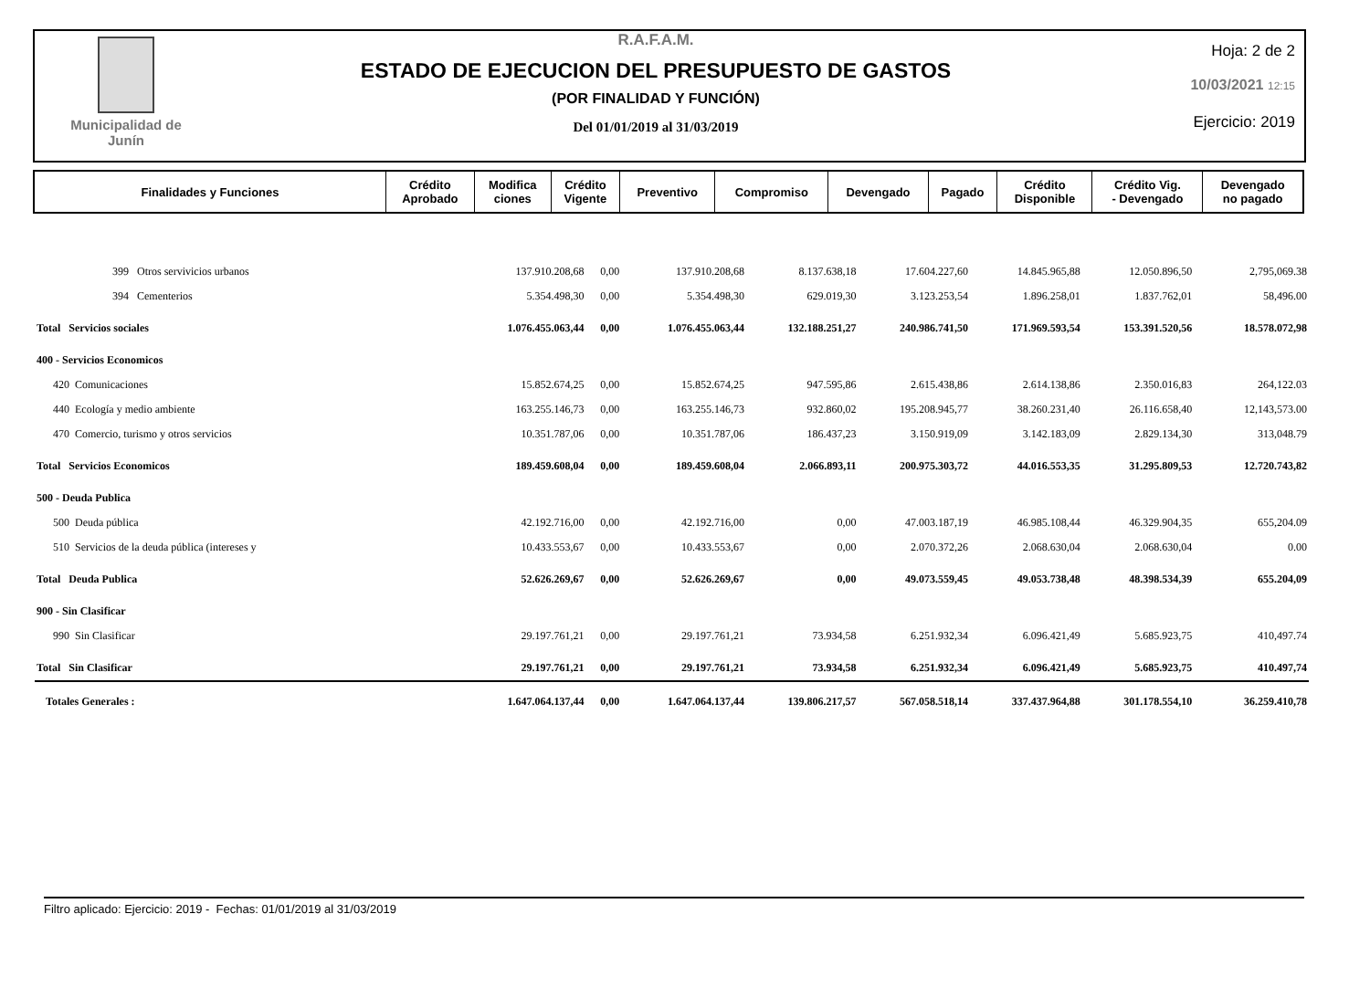Municipalidad de
Junín
R.A.F.A.M.
ESTADO DE EJECUCION DEL PRESUPUESTO DE GASTOS
(POR FINALIDAD Y FUNCIÓN)
Del 01/01/2019 al 31/03/2019
Hoja: 2 de 2
10/03/2021 12:15
Ejercicio: 2019
| Finalidades y Funciones | Crédito Aprobado | Modifica ciones | Crédito Vigente | Preventivo | Compromiso | Devengado | Pagado | Crédito Disponible | Crédito Vig. - Devengado | Devengado no pagado |
| --- | --- | --- | --- | --- | --- | --- | --- | --- | --- | --- |
| 399 Otros servivicios urbanos | 137.910.208,68 | 0,00 | 137.910.208,68 | 8.137.638,18 | 17.604.227,60 | 14.845.965,88 | 12.050.896,50 | | | 2,795,069.38 |
| 394 Cementerios | 5.354.498,30 | 0,00 | 5.354.498,30 | 629.019,30 | 3.123.253,54 | 1.896.258,01 | 1.837.762,01 | | | 58,496.00 |
| Total Servicios sociales | 1.076.455.063,44 | 0,00 | 1.076.455.063,44 | 132.188.251,27 | 240.986.741,50 | 171.969.593,54 | 153.391.520,56 | | | 18.578.072,98 |
| 400 - Servicios Economicos | | | | | | | | | | |
| 420 Comunicaciones | 15.852.674,25 | 0,00 | 15.852.674,25 | 947.595,86 | 2.615.438,86 | 2.614.138,86 | 2.350.016,83 | | | 264,122.03 |
| 440 Ecología y medio ambiente | 163.255.146,73 | 0,00 | 163.255.146,73 | 932.860,02 | 195.208.945,77 | 38.260.231,40 | 26.116.658,40 | | | 12,143,573.00 |
| 470 Comercio, turismo y otros servicios | 10.351.787,06 | 0,00 | 10.351.787,06 | 186.437,23 | 3.150.919,09 | 3.142.183,09 | 2.829.134,30 | | | 313,048.79 |
| Total Servicios Economicos | 189.459.608,04 | 0,00 | 189.459.608,04 | 2.066.893,11 | 200.975.303,72 | 44.016.553,35 | 31.295.809,53 | | | 12.720.743,82 |
| 500 - Deuda Publica | | | | | | | | | | |
| 500 Deuda pública | 42.192.716,00 | 0,00 | 42.192.716,00 | 0,00 | 47.003.187,19 | 46.985.108,44 | 46.329.904,35 | | | 655,204.09 |
| 510 Servicios de la deuda pública (intereses y | 10.433.553,67 | 0,00 | 10.433.553,67 | 0,00 | 2.070.372,26 | 2.068.630,04 | 2.068.630,04 | | | 0.00 |
| Total Deuda Publica | 52.626.269,67 | 0,00 | 52.626.269,67 | 0,00 | 49.073.559,45 | 49.053.738,48 | 48.398.534,39 | | | 655.204,09 |
| 900 - Sin Clasificar | | | | | | | | | | |
| 990 Sin Clasificar | 29.197.761,21 | 0,00 | 29.197.761,21 | 73.934,58 | 6.251.932,34 | 6.096.421,49 | 5.685.923,75 | | | 410,497.74 |
| Total Sin Clasificar | 29.197.761,21 | 0,00 | 29.197.761,21 | 73.934,58 | 6.251.932,34 | 6.096.421,49 | 5.685.923,75 | | | 410.497,74 |
| Totales Generales : | 1.647.064.137,44 | 0,00 | 1.647.064.137,44 | 139.806.217,57 | 567.058.518,14 | 337.437.964,88 | 301.178.554,10 | | | 36.259.410,78 |
Filtro aplicado: Ejercicio: 2019 - Fechas: 01/01/2019 al 31/03/2019